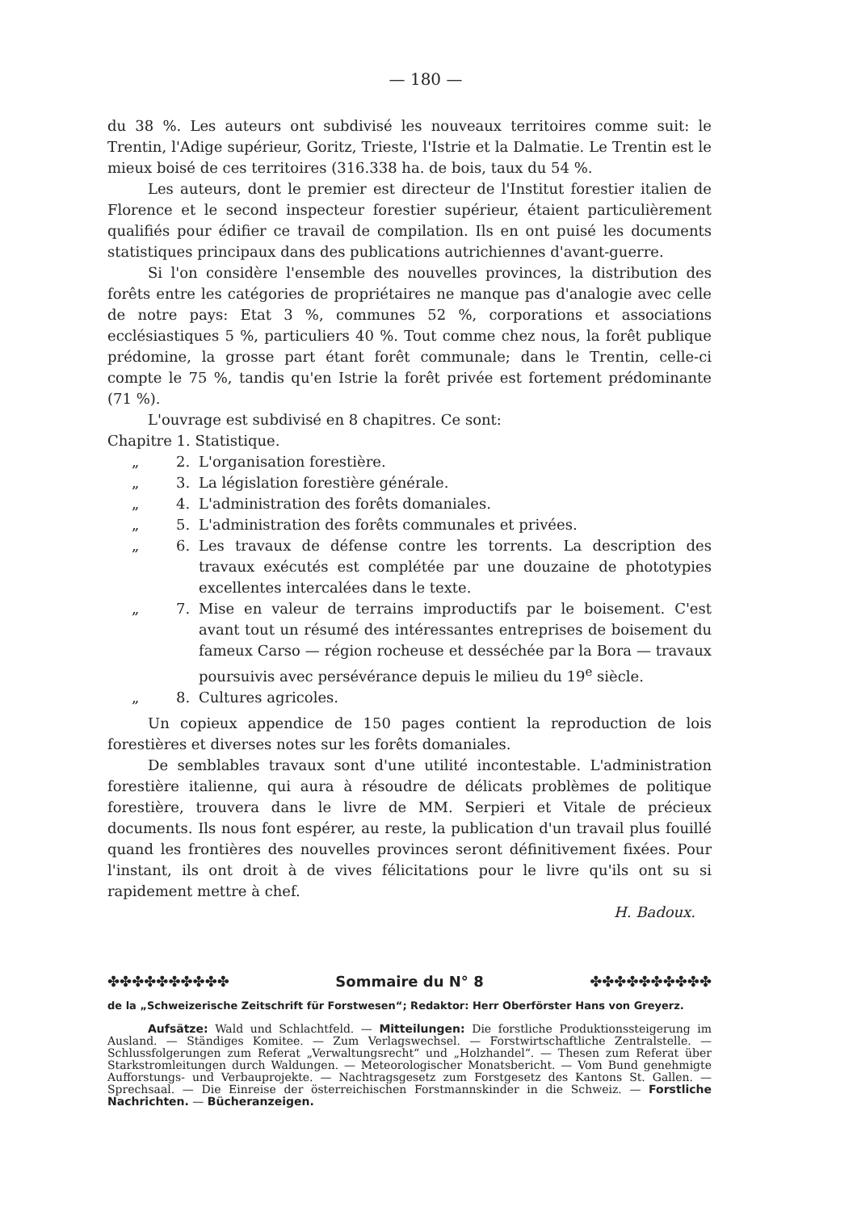— 180 —
du 38 %. Les auteurs ont subdivisé les nouveaux territoires comme suit: le Trentin, l'Adige supérieur, Goritz, Trieste, l'Istrie et la Dalmatie. Le Trentin est le mieux boisé de ces territoires (316.338 ha. de bois, taux du 54 %.
Les auteurs, dont le premier est directeur de l'Institut forestier italien de Florence et le second inspecteur forestier supérieur, étaient particulièrement qualifiés pour édifier ce travail de compilation. Ils en ont puisé les documents statistiques principaux dans des publications autrichiennes d'avant-guerre.
Si l'on considère l'ensemble des nouvelles provinces, la distribution des forêts entre les catégories de propriétaires ne manque pas d'analogie avec celle de notre pays: Etat 3 %, communes 52 %, corporations et associations ecclésiastiques 5 %, particuliers 40 %. Tout comme chez nous, la forêt publique prédomine, la grosse part étant forêt communale; dans le Trentin, celle-ci compte le 75 %, tandis qu'en Istrie la forêt privée est fortement prédominante (71 %).
L'ouvrage est subdivisé en 8 chapitres. Ce sont:
Chapitre 1. Statistique.
„ 2. L'organisation forestière.
„ 3. La législation forestière générale.
„ 4. L'administration des forêts domaniales.
„ 5. L'administration des forêts communales et privées.
„ 6. Les travaux de défense contre les torrents. La description des travaux exécutés est complétée par une douzaine de phototypies excellentes intercalées dans le texte.
„ 7. Mise en valeur de terrains improductifs par le boisement. C'est avant tout un résumé des intéressantes entreprises de boisement du fameux Carso — région rocheuse et desséchée par la Bora — travaux poursuivis avec persévérance depuis le milieu du 19<sup>e</sup> siècle.
„ 8. Cultures agricoles.
Un copieux appendice de 150 pages contient la reproduction de lois forestières et diverses notes sur les forêts domaniales.
De semblables travaux sont d'une utilité incontestable. L'administration forestière italienne, qui aura à résoudre de délicats problèmes de politique forestière, trouvera dans le livre de MM. Serpieri et Vitale de précieux documents. Ils nous font espérer, au reste, la publication d'un travail plus fouillé quand les frontières des nouvelles provinces seront définitivement fixées. Pour l'instant, ils ont droit à de vives félicitations pour le livre qu'ils ont su si rapidement mettre à chef.
H. Badoux.
✤✤✤✤✤✤✤✤✤✤ Sommaire du N° 8 ✤✤✤✤✤✤✤✤✤✤
de la „Schweizerische Zeitschrift für Forstwesen“; Redaktor: Herr Oberförster Hans von Greyerz.
Aufsätze: Wald und Schlachtfeld. — Mitteilungen: Die forstliche Produktionssteigerung im Ausland. — Ständiges Komitee. — Zum Verlagswechsel. — Forstwirtschaftliche Zentralstelle. — Schlussfolgerungen zum Referat „Verwaltungsrecht“ und „Holzhandel“. — Thesen zum Referat über Starkstromleitungen durch Waldungen. — Meteorologischer Monatsbericht. — Vom Bund genehmigte Aufforstungs- und Verbauprojekte. — Nachtragsgesetz zum Forstgesetz des Kantons St. Gallen. — Sprechsaal. — Die Einreise der österreichischen Forstmannskinder in die Schweiz. — Forstliche Nachrichten. — Bücheranzeigen.